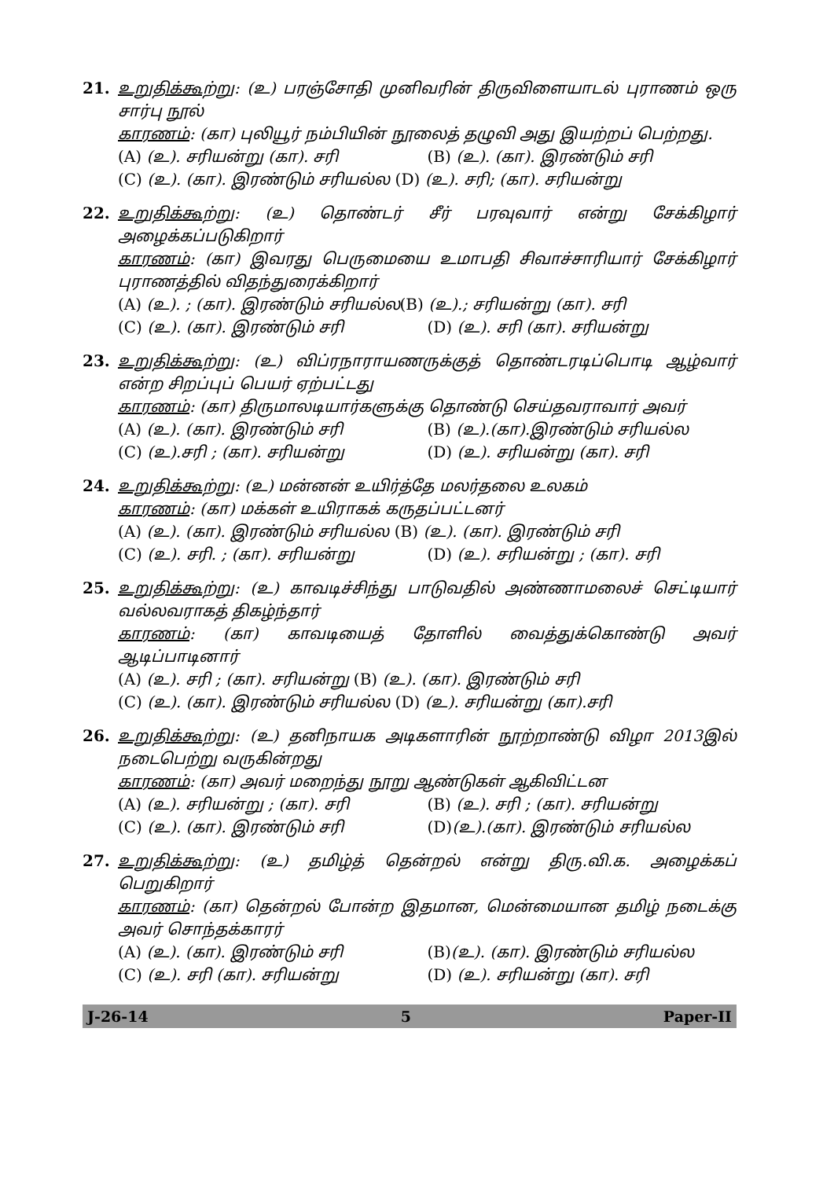21. உறுதிக்கூற்று: (உ) பரஞ்சோதி முனிவரின் திருவிளையாடல் புராணம் ஒரு சார்பு நூல்
காரணம்: (கா) புலியூர் நம்பியின் நூலைத் தழுவி அது இயற்றப் பெற்றது.
(A) (உ). சரியன்று (கா). சரி (B) (உ). (கா). இரண்டும் சரி
(C) (உ). (கா). இரண்டும் சரியல்ல (D) (உ). சரி; (கா). சரியன்று
22. உறுதிக்கூற்று: (உ) தொண்டர் சீர் பரவுவார் என்று சேக்கிழார் அழைக்கப்படுகிறார்
காரணம்: (கா) இவரது பெருமையை உமாபதி சிவாச்சாரியார் சேக்கிழார் புராணத்தில் விதந்துரைக்கிறார்
(A) (உ). ; (கா). இரண்டும் சரியல்ல(B) (உ).; சரியன்று (கா). சரி
(C) (உ). (கா). இரண்டும் சரி (D) (உ). சரி (கா). சரியன்று
23. உறுதிக்கூற்று: (உ) விப்ரநாராயணருக்குத் தொண்டரடிப்பொடி ஆழ்வார் என்ற சிறப்புப் பெயர் ஏற்பட்டது
காரணம்: (கா) திருமாலடியார்களுக்கு தொண்டு செய்தவராவார் அவர்
(A) (உ). (கா). இரண்டும் சரி (B) (உ).(கா).இரண்டும் சரியல்ல
(C) (உ).சரி ; (கா). சரியன்று (D) (உ). சரியன்று (கா). சரி
24. உறுதிக்கூற்று: (உ) மன்னன் உயிர்த்தே மலர்தலை உலகம்
காரணம்: (கா) மக்கள் உயிராகக் கருதப்பட்டனர்
(A) (உ). (கா). இரண்டும் சரியல்ல (B) (உ). (கா). இரண்டும் சரி
(C) (உ). சரி. ; (கா). சரியன்று (D) (உ). சரியன்று ; (கா). சரி
25. உறுதிக்கூற்று: (உ) காவடிச்சிந்து பாடுவதில் அண்ணாமலைச் செட்டியார் வல்லவராகத் திகழ்ந்தார்
காரணம்: (கா) காவடியைத் தோளில் வைத்துக்கொண்டு அவர் ஆடிப்பாடினார்
(A) (உ). சரி ; (கா). சரியன்று (B) (உ). (கா). இரண்டும் சரி
(C) (உ). (கா). இரண்டும் சரியல்ல (D) (உ). சரியன்று (கா).சரி
26. உறுதிக்கூற்று: (உ) தனிநாயக அடிகளாரின் நூற்றாண்டு விழா 2013இல் நடைபெற்று வருகின்றது
காரணம்: (கா) அவர் மறைந்து நூறு ஆண்டுகள் ஆகிவிட்டன
(A) (உ). சரியன்று ; (கா). சரி (B) (உ). சரி ; (கா). சரியன்று
(C) (உ). (கா). இரண்டும் சரி (D)(உ).(கா). இரண்டும் சரியல்ல
27. உறுதிக்கூற்று: (உ) தமிழ்த் தென்றல் என்று திரு.வி.க. அழைக்கப் பெறுகிறார்
காரணம்: (கா) தென்றல் போன்ற இதமான, மென்மையான தமிழ் நடைக்கு அவர் சொந்தக்காரர்
(A) (உ). (கா). இரண்டும் சரி (B)(உ). (கா). இரண்டும் சரியல்ல
(C) (உ). சரி (கா). சரியன்று (D) (உ). சரியன்று (கா). சரி
J-26-14 5 Paper-II